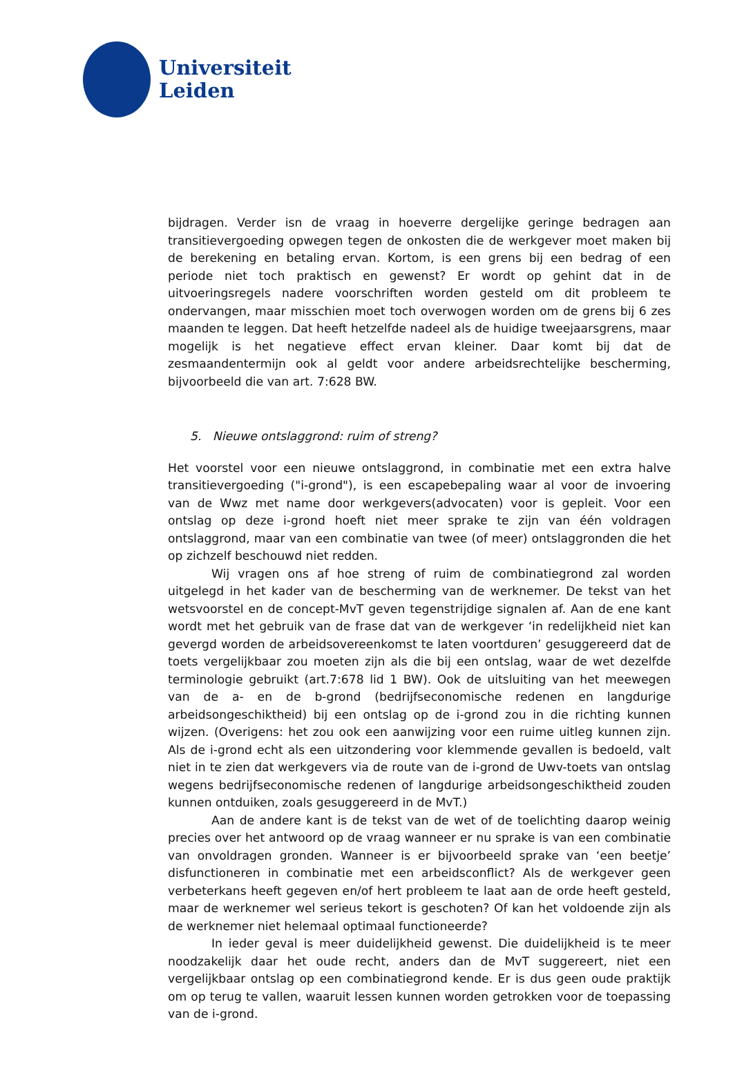Universiteit
Leiden
bijdragen. Verder isn de vraag in hoeverre dergelijke geringe bedragen aan transitievergoeding opwegen tegen de onkosten die de werkgever moet maken bij de berekening en betaling ervan. Kortom, is een grens bij een bedrag of een periode niet toch praktisch en gewenst? Er wordt op gehint dat in de uitvoeringsregels nadere voorschriften worden gesteld om dit probleem te ondervangen, maar misschien moet toch overwogen worden om de grens bij 6 zes maanden te leggen. Dat heeft hetzelfde nadeel als de huidige tweejaarsgrens, maar mogelijk is het negatieve effect ervan kleiner. Daar komt bij dat de zesmaandentermijn ook al geldt voor andere arbeidsrechtelijke bescherming, bijvoorbeeld die van art. 7:628 BW.
5. Nieuwe ontslaggrond: ruim of streng?
Het voorstel voor een nieuwe ontslaggrond, in combinatie met een extra halve transitievergoeding ("i-grond"), is een escapebepaling waar al voor de invoering van de Wwz met name door werkgevers(advocaten) voor is gepleit. Voor een ontslag op deze i-grond hoeft niet meer sprake te zijn van één voldragen ontslaggrond, maar van een combinatie van twee (of meer) ontslaggronden die het op zichzelf beschouwd niet redden.
Wij vragen ons af hoe streng of ruim de combinatiegrond zal worden uitgelegd in het kader van de bescherming van de werknemer. De tekst van het wetsvoorstel en de concept-MvT geven tegenstrijdige signalen af. Aan de ene kant wordt met het gebruik van de frase dat van de werkgever ‘in redelijkheid niet kan gevergd worden de arbeidsovereenkomst te laten voortduren’ gesuggereerd dat de toets vergelijkbaar zou moeten zijn als die bij een ontslag, waar de wet dezelfde terminologie gebruikt (art.7:678 lid 1 BW). Ook de uitsluiting van het meewegen van de a- en de b-grond (bedrijfseconomische redenen en langdurige arbeidsongeschiktheid) bij een ontslag op de i-grond zou in die richting kunnen wijzen. (Overigens: het zou ook een aanwijzing voor een ruime uitleg kunnen zijn. Als de i-grond echt als een uitzondering voor klemmende gevallen is bedoeld, valt niet in te zien dat werkgevers via de route van de i-grond de Uwv-toets van ontslag wegens bedrijfseconomische redenen of langdurige arbeidsongeschiktheid zouden kunnen ontduiken, zoals gesuggereerd in de MvT.)
Aan de andere kant is de tekst van de wet of de toelichting daarop weinig precies over het antwoord op de vraag wanneer er nu sprake is van een combinatie van onvoldragen gronden. Wanneer is er bijvoorbeeld sprake van ‘een beetje’ disfunctioneren in combinatie met een arbeidsconflict? Als de werkgever geen verbeterkans heeft gegeven en/of hert probleem te laat aan de orde heeft gesteld, maar de werknemer wel serieus tekort is geschoten? Of kan het voldoende zijn als de werknemer niet helemaal optimaal functioneerde?
In ieder geval is meer duidelijkheid gewenst. Die duidelijkheid is te meer noodzakelijk daar het oude recht, anders dan de MvT suggereert, niet een vergelijkbaar ontslag op een combinatiegrond kende. Er is dus geen oude praktijk om op terug te vallen, waaruit lessen kunnen worden getrokken voor de toepassing van de i-grond.